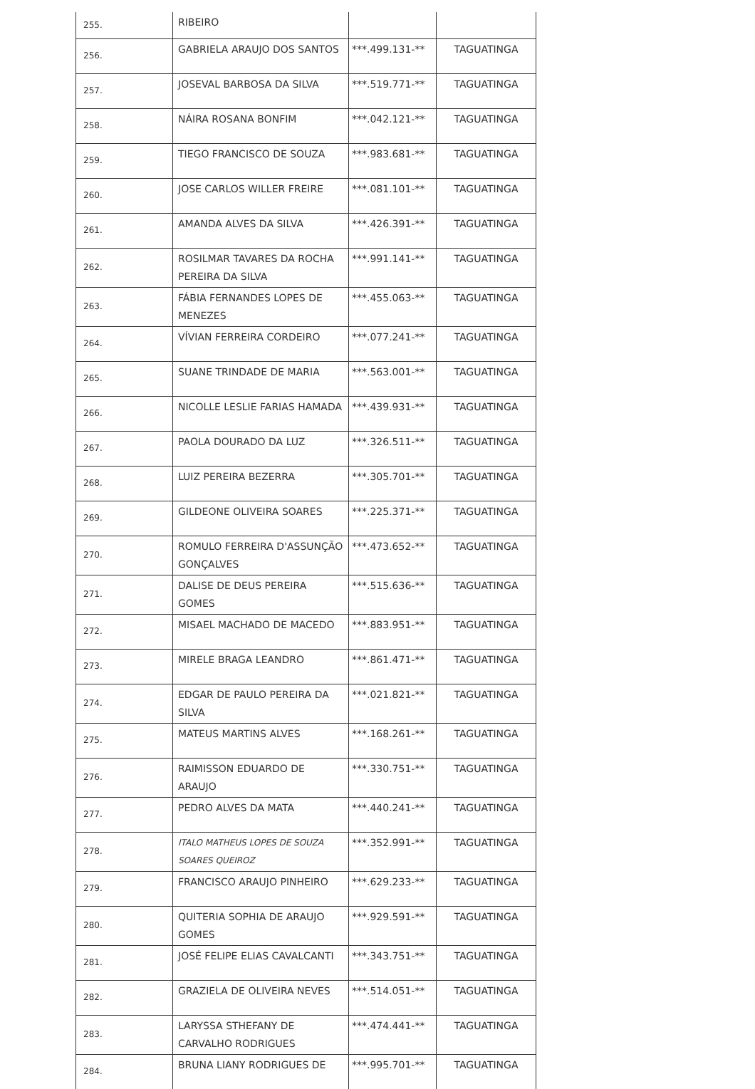| 255. | RIBEIRO | | |
| 256. | GABRIELA ARAUJO DOS SANTOS | ***.499.131-** | TAGUATINGA |
| 257. | JOSEVAL BARBOSA DA SILVA | ***.519.771-** | TAGUATINGA |
| 258. | NÁIRA ROSANA BONFIM | ***.042.121-** | TAGUATINGA |
| 259. | TIEGO FRANCISCO DE SOUZA | ***.983.681-** | TAGUATINGA |
| 260. | JOSE CARLOS WILLER FREIRE | ***.081.101-** | TAGUATINGA |
| 261. | AMANDA ALVES DA SILVA | ***.426.391-** | TAGUATINGA |
| 262. | ROSILMAR TAVARES DA ROCHA PEREIRA DA SILVA | ***.991.141-** | TAGUATINGA |
| 263. | FÁBIA FERNANDES LOPES DE MENEZES | ***.455.063-** | TAGUATINGA |
| 264. | VÍVIAN FERREIRA CORDEIRO | ***.077.241-** | TAGUATINGA |
| 265. | SUANE TRINDADE DE MARIA | ***.563.001-** | TAGUATINGA |
| 266. | NICOLLE LESLIE FARIAS HAMADA | ***.439.931-** | TAGUATINGA |
| 267. | PAOLA DOURADO DA LUZ | ***.326.511-** | TAGUATINGA |
| 268. | LUIZ PEREIRA BEZERRA | ***.305.701-** | TAGUATINGA |
| 269. | GILDEONE OLIVEIRA SOARES | ***.225.371-** | TAGUATINGA |
| 270. | ROMULO FERREIRA D'ASSUNÇÃO GONÇALVES | ***.473.652-** | TAGUATINGA |
| 271. | DALISE DE DEUS PEREIRA GOMES | ***.515.636-** | TAGUATINGA |
| 272. | MISAEL MACHADO DE MACEDO | ***.883.951-** | TAGUATINGA |
| 273. | MIRELE BRAGA LEANDRO | ***.861.471-** | TAGUATINGA |
| 274. | EDGAR DE PAULO PEREIRA DA SILVA | ***.021.821-** | TAGUATINGA |
| 275. | MATEUS MARTINS ALVES | ***.168.261-** | TAGUATINGA |
| 276. | RAIMISSON EDUARDO DE ARAUJO | ***.330.751-** | TAGUATINGA |
| 277. | PEDRO ALVES DA MATA | ***.440.241-** | TAGUATINGA |
| 278. | ITALO MATHEUS LOPES DE SOUZA SOARES QUEIROZ | ***.352.991-** | TAGUATINGA |
| 279. | FRANCISCO ARAUJO PINHEIRO | ***.629.233-** | TAGUATINGA |
| 280. | QUITERIA SOPHIA DE ARAUJO GOMES | ***.929.591-** | TAGUATINGA |
| 281. | JOSÉ FELIPE ELIAS CAVALCANTI | ***.343.751-** | TAGUATINGA |
| 282. | GRAZIELA DE OLIVEIRA NEVES | ***.514.051-** | TAGUATINGA |
| 283. | LARYSSA STHEFANY DE CARVALHO RODRIGUES | ***.474.441-** | TAGUATINGA |
| 284. | BRUNA LIANY RODRIGUES DE | ***.995.701-** | TAGUATINGA |